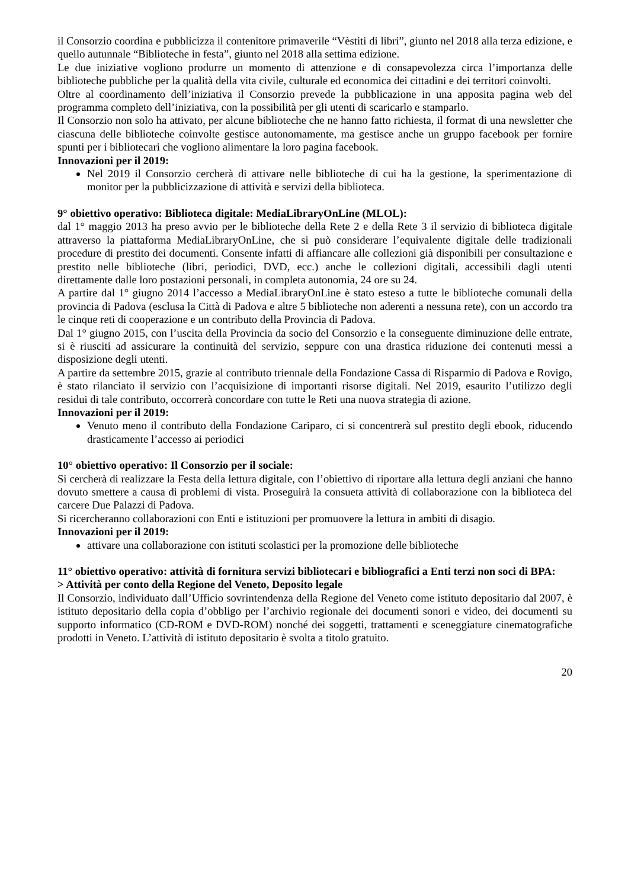il Consorzio coordina e pubblicizza il contenitore primaverile “Vèstiti di libri”, giunto nel 2018 alla terza edizione, e quello autunnale “Biblioteche in festa”, giunto nel 2018 alla settima edizione.
Le due iniziative vogliono produrre un momento di attenzione e di consapevolezza circa l’importanza delle biblioteche pubbliche per la qualità della vita civile, culturale ed economica dei cittadini e dei territori coinvolti.
Oltre al coordinamento dell’iniziativa il Consorzio prevede la pubblicazione in una apposita pagina web del programma completo dell’iniziativa, con la possibilità per gli utenti di scaricarlo e stamparlo.
Il Consorzio non solo ha attivato, per alcune biblioteche che ne hanno fatto richiesta, il format di una newsletter che ciascuna delle biblioteche coinvolte gestisce autonomamente, ma gestisce anche un gruppo facebook per fornire spunti per i bibliotecari che vogliono alimentare la loro pagina facebook.
Innovazioni per il 2019:
Nel 2019 il Consorzio cercherà di attivare nelle biblioteche di cui ha la gestione, la sperimentazione di monitor per la pubblicizzazione di attività e servizi della biblioteca.
9° obiettivo operativo: Biblioteca digitale: MediaLibraryOnLine (MLOL):
dal 1° maggio 2013 ha preso avvio per le biblioteche della Rete 2 e della Rete 3 il servizio di biblioteca digitale attraverso la piattaforma MediaLibraryOnLine, che si può considerare l’equivalente digitale delle tradizionali procedure di prestito dei documenti. Consente infatti di affiancare alle collezioni già disponibili per consultazione e prestito nelle biblioteche (libri, periodici, DVD, ecc.) anche le collezioni digitali, accessibili dagli utenti direttamente dalle loro postazioni personali, in completa autonomia, 24 ore su 24.
A partire dal 1° giugno 2014 l’accesso a MediaLibraryOnLine è stato esteso a tutte le biblioteche comunali della provincia di Padova (esclusa la Città di Padova e altre 5 biblioteche non aderenti a nessuna rete), con un accordo tra le cinque reti di cooperazione e un contributo della Provincia di Padova.
Dal 1° giugno 2015, con l’uscita della Provincia da socio del Consorzio e la conseguente diminuzione delle entrate, si è riusciti ad assicurare la continuità del servizio, seppure con una drastica riduzione dei contenuti messi a disposizione degli utenti.
A partire da settembre 2015, grazie al contributo triennale della Fondazione Cassa di Risparmio di Padova e Rovigo, è stato rilanciato il servizio con l’acquisizione di importanti risorse digitali. Nel 2019, esaurito l’utilizzo degli residui di tale contributo, occorrerà concordare con tutte le Reti una nuova strategia di azione.
Innovazioni per il 2019:
Venuto meno il contributo della Fondazione Cariparo, ci si concentrerà sul prestito degli ebook, riducendo drasticamente l’accesso ai periodici
10° obiettivo operativo: Il Consorzio per il sociale:
Si cercherà di realizzare la Festa della lettura digitale, con l’obiettivo di riportare alla lettura degli anziani che hanno dovuto smettere a causa di problemi di vista. Proseguirà la consueta attività di collaborazione con la biblioteca del carcere Due Palazzi di Padova.
Si ricercheranno collaborazioni con Enti e istituzioni per promuovere la lettura in ambiti di disagio.
Innovazioni per il 2019:
attivare una collaborazione con istituti scolastici per la promozione delle biblioteche
11° obiettivo operativo: attività di fornitura servizi bibliotecari e bibliografici a Enti terzi non soci di BPA:
> Attività per conto della Regione del Veneto, Deposito legale
Il Consorzio, individuato dall’Ufficio sovrintendenza della Regione del Veneto come istituto depositario dal 2007, è istituto depositario della copia d’obbligo per l’archivio regionale dei documenti sonori e video, dei documenti su supporto informatico (CD-ROM e DVD-ROM) nonché dei soggetti, trattamenti e sceneggiature cinematografiche prodotti in Veneto. L’attività di istituto depositario è svolta a titolo gratuito.
20